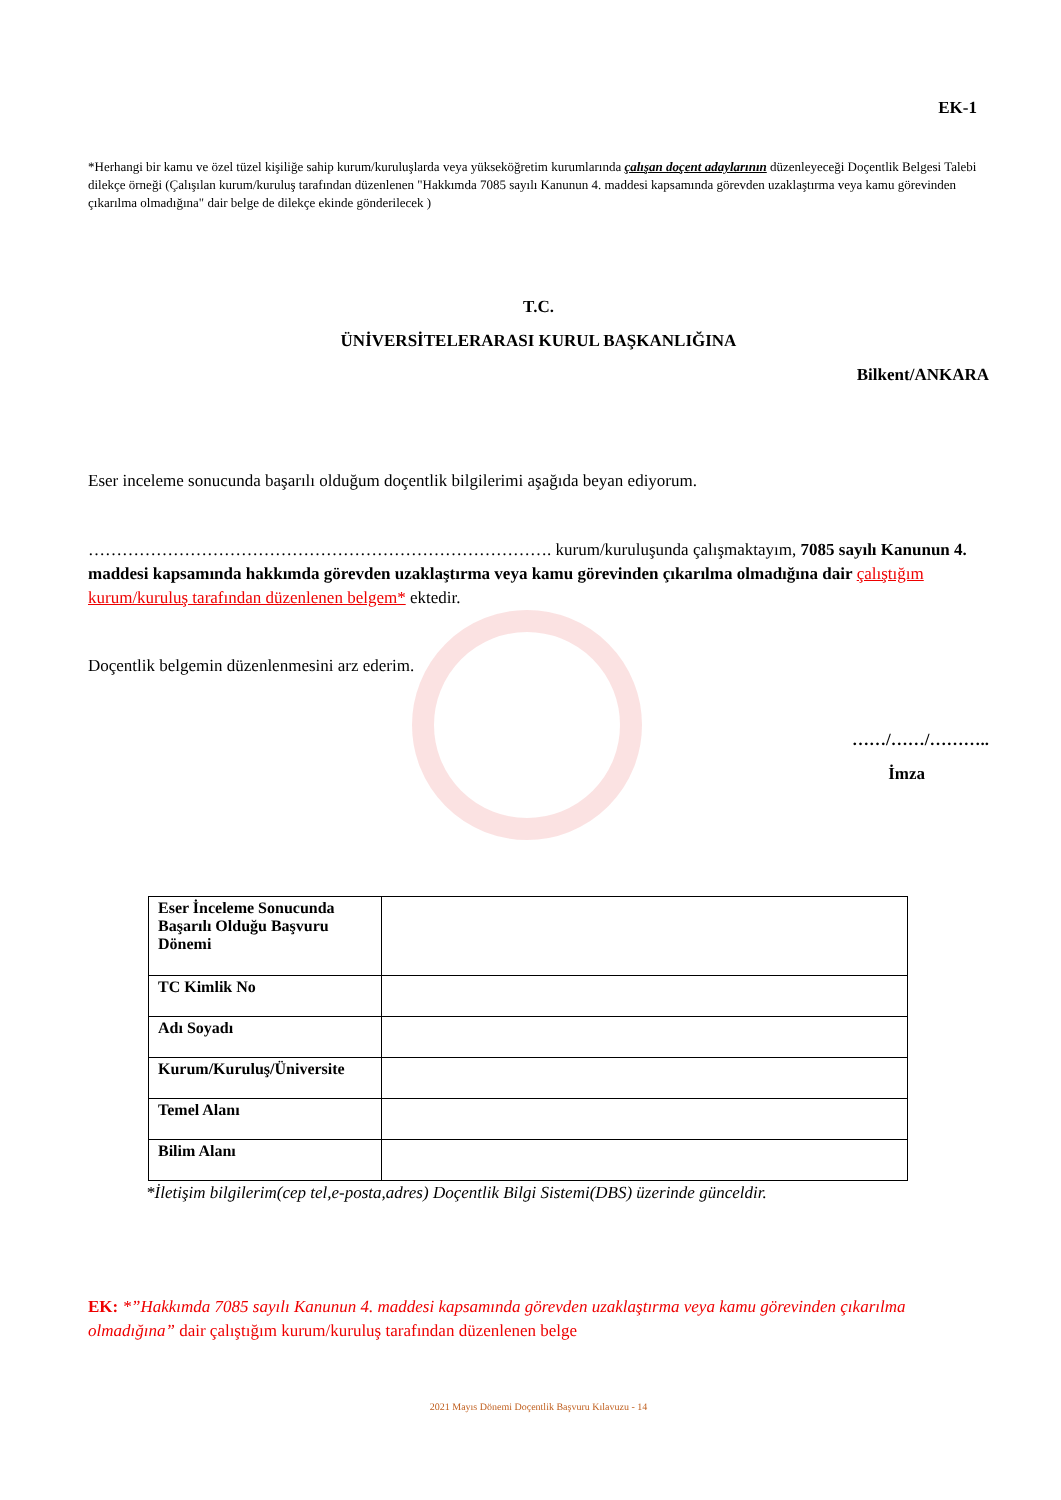EK-1
*Herhangi bir kamu ve özel tüzel kişiliğe sahip kurum/kuruluşlarda veya yükseköğretim kurumlarında çalışan doçent adaylarının düzenleyeceği Doçentlik Belgesi Talebi dilekçe örneği (Çalışılan kurum/kuruluş tarafından düzenlenen "Hakkımda 7085 sayılı Kanunun 4. maddesi kapsamında görevden uzaklaştırma veya kamu görevinden çıkarılma olmadığına" dair belge de dilekçe ekinde gönderilecek )
T.C.
ÜNİVERSİTELERARASI KURUL BAŞKANLIĞINA
Bilkent/ANKARA
Eser inceleme sonucunda başarılı olduğum doçentlik bilgilerimi aşağıda beyan ediyorum.
………………………………………………………………………. kurum/kuruluşunda çalışmaktayım, 7085 sayılı Kanunun 4. maddesi kapsamında hakkımda görevden uzaklaştırma veya kamu görevinden çıkarılma olmadığına dair çalıştığım kurum/kuruluş tarafından düzenlenen belgem* ektedir.
Doçentlik belgemin düzenlenmesini arz ederim.
……/……/………..
İmza
| Eser İnceleme Sonucunda Başarılı Olduğu Başvuru Dönemi | |
| TC Kimlik No | |
| Adı Soyadı | |
| Kurum/Kuruluş/Üniversite | |
| Temel Alanı | |
| Bilim Alanı | |
*İletişim bilgilerim(cep tel,e-posta,adres) Doçentlik Bilgi Sistemi(DBS) üzerinde günceldir.
EK: *”Hakkımda 7085 sayılı Kanunun 4. maddesi kapsamında görevden uzaklaştırma veya kamu görevinden çıkarılma olmadığına” dair çalıştığım kurum/kuruluş tarafından düzenlenen belge
2021 Mayıs Dönemi Doçentlik Başvuru Kılavuzu - 14